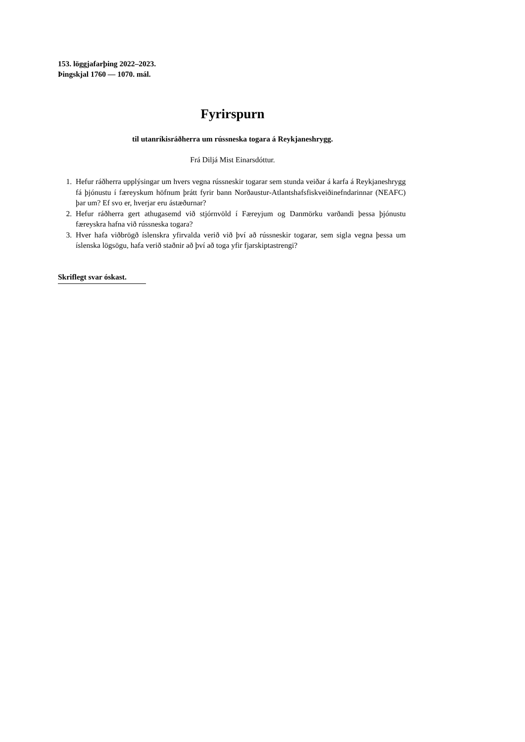153. löggjafarþing 2022–2023.
Þingskjal 1760 — 1070. mál.
Fyrirspurn
til utanríkisráðherra um rússneska togara á Reykjaneshrygg.
Frá Diljá Mist Einarsdóttur.
1. Hefur ráðherra upplýsingar um hvers vegna rússneskir togarar sem stunda veiðar á karfa á Reykjaneshrygg fá þjónustu í færeyskum höfnum þrátt fyrir bann Norðaustur-Atlants­hafsfiskveiðinefndarinnar (NEAFC) þar um? Ef svo er, hverjar eru ástæðurnar?
2. Hefur ráðherra gert athugasemd við stjórnvöld í Færeyjum og Danmörku varðandi þessa þjónustu færeyskra hafna við rússneska togara?
3. Hver hafa viðbrögð íslenskra yfirvalda verið við því að rússneskir togarar, sem sigla vegna þessa um íslenska lögsögu, hafa verið staðnir að því að toga yfir fjarskiptastrengi?
Skriflegt svar óskast.